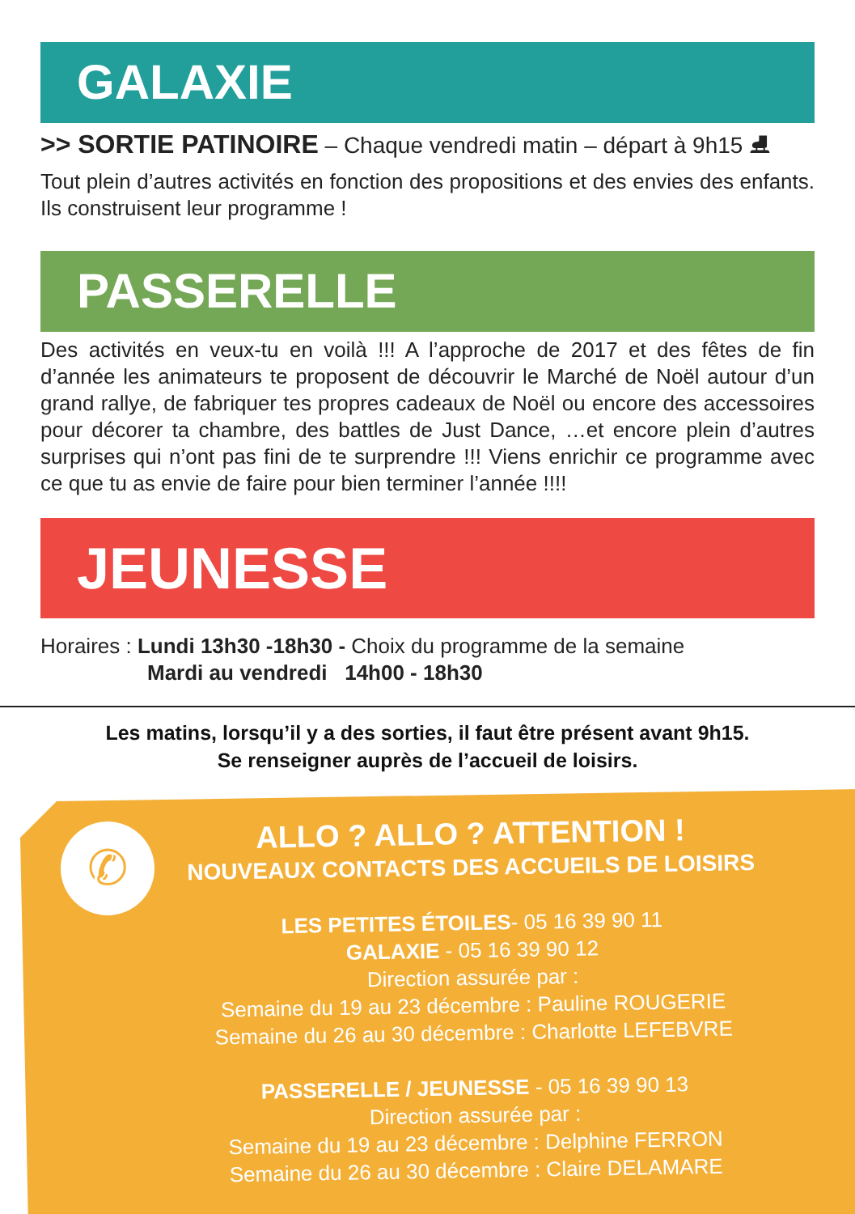GALAXIE
>> SORTIE PATINOIRE – Chaque vendredi matin – départ à 9h15 ⛸
Tout plein d’autres activités en fonction des propositions et des envies des enfants. Ils construisent leur programme !
PASSERELLE
Des activités en veux-tu en voilà !!! A l’approche de 2017 et des fêtes de fin d’année les animateurs te proposent de découvrir le Marché de Noël autour d’un grand rallye, de fabriquer tes propres cadeaux de Noël ou encore des accessoires pour décorer ta chambre, des battles de Just Dance, …et encore plein d’autres surprises qui n’ont pas fini de te surprendre !!! Viens enrichir ce programme avec ce que tu as envie de faire pour bien terminer l’année !!!!
JEUNESSE
Horaires : Lundi 13h30 -18h30 - Choix du programme de la semaine
Mardi au vendredi 14h00 - 18h30
Les matins, lorsqu’il y a des sorties, il faut être présent avant 9h15.
Se renseigner auprès de l’accueil de loisirs.
✆
ALLO ? ALLO ? ATTENTION !
NOUVEAUX CONTACTS DES ACCUEILS DE LOISIRS
LES PETITES ÉTOILES- 05 16 39 90 11
GALAXIE - 05 16 39 90 12
Direction assurée par :
Semaine du 19 au 23 décembre : Pauline ROUGERIE
Semaine du 26 au 30 décembre : Charlotte LEFEBVRE
PASSERELLE / JEUNESSE - 05 16 39 90 13
Direction assurée par :
Semaine du 19 au 23 décembre : Delphine FERRON
Semaine du 26 au 30 décembre : Claire DELAMARE